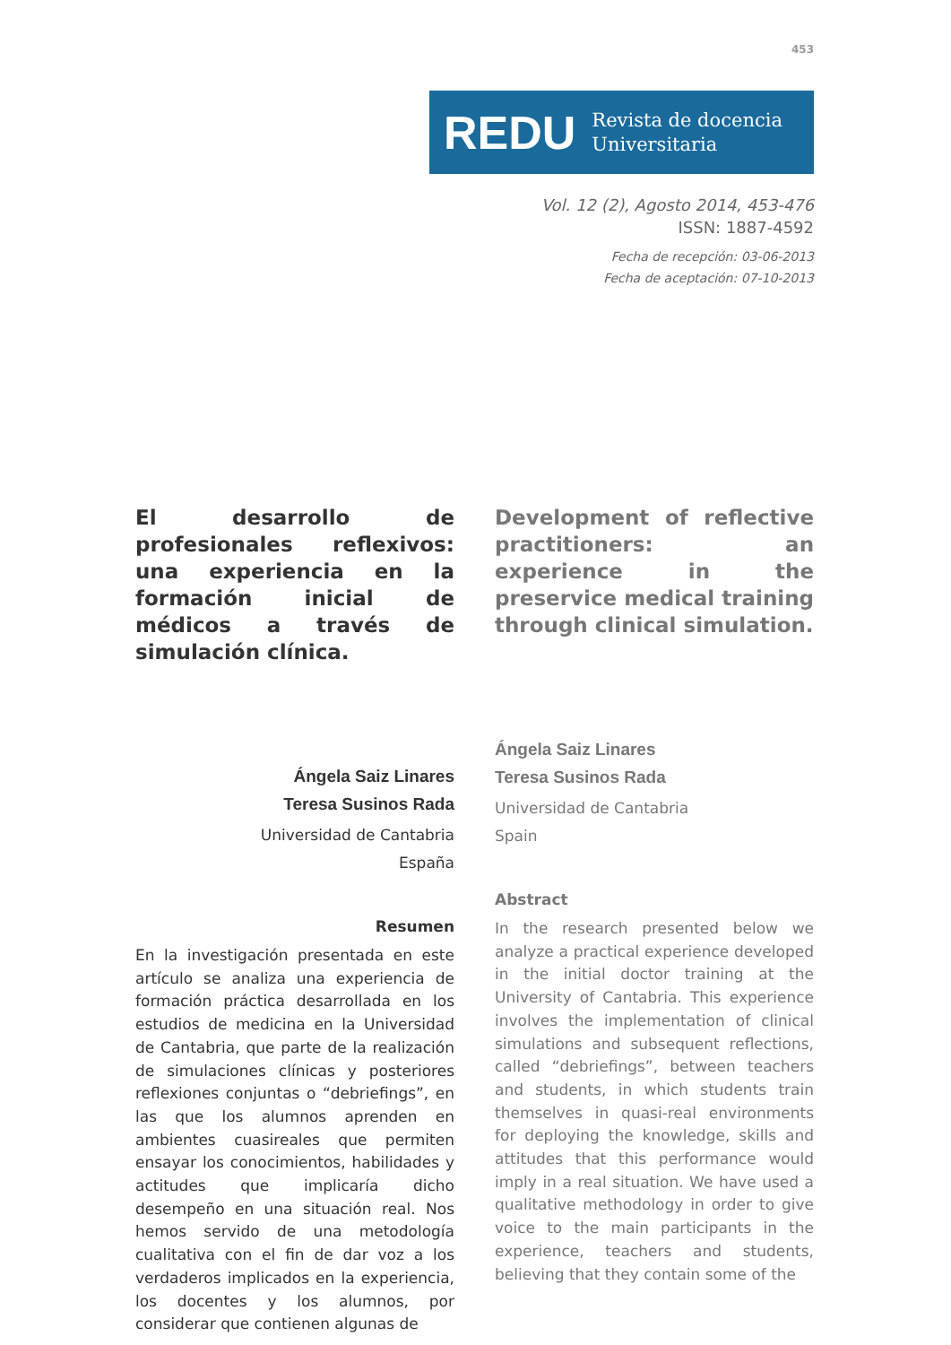453
REDU Revista de docencia
Universitaria
Vol. 12 (2), Agosto 2014, 453-476
ISSN: 1887-4592
Fecha de recepción: 03-06-2013
Fecha de aceptación: 07-10-2013
El desarrollo de profesionales reflexivos: una experiencia en la formación inicial de médicos a través de simulación clínica.
Ángela Saiz Linares
Teresa Susinos Rada
Universidad de Cantabria
España
Resumen
En la investigación presentada en este artículo se analiza una experiencia de formación práctica desarrollada en los estudios de medicina en la Universidad de Cantabria, que parte de la realización de simulaciones clínicas y posteriores reflexiones conjuntas o “debriefings”, en las que los alumnos aprenden en ambientes cuasireales que permiten ensayar los conocimientos, habilidades y actitudes que implicaría dicho desempeño en una situación real. Nos hemos servido de una metodología cualitativa con el fin de dar voz a los verdaderos implicados en la experiencia, los docentes y los alumnos, por considerar que contienen algunas de
Development of reflective practitioners: an experience in the preservice medical training through clinical simulation.
Ángela Saiz Linares
Teresa Susinos Rada
Universidad de Cantabria
Spain
Abstract
In the research presented below we analyze a practical experience developed in the initial doctor training at the University of Cantabria. This experience involves the implementation of clinical simulations and subsequent reflections, called “debriefings”, between teachers and students, in which students train themselves in quasi-real environments for deploying the knowledge, skills and attitudes that this performance would imply in a real situation. We have used a qualitative methodology in order to give voice to the main participants in the experience, teachers and students, believing that they contain some of the